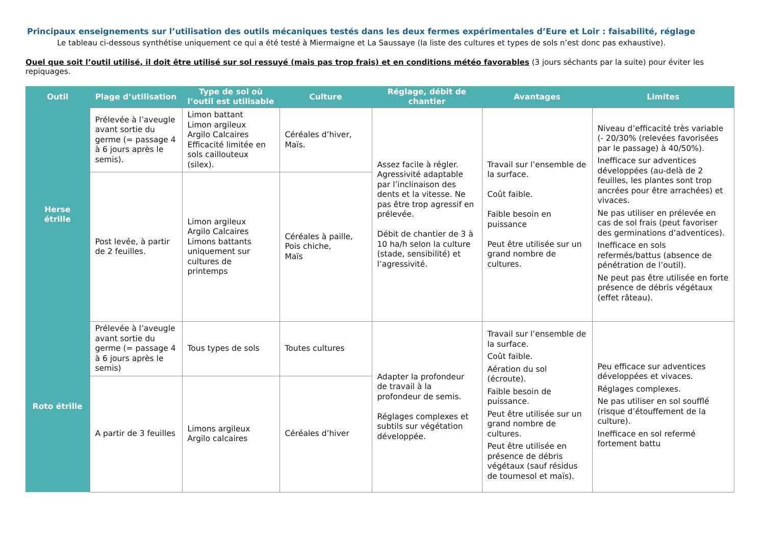Principaux enseignements sur l’utilisation des outils mécaniques testés dans les deux fermes expérimentales d’Eure et Loir : faisabilité, réglage
Le tableau ci-dessous synthétise uniquement ce qui a été testé à Miermaigne et La Saussaye (la liste des cultures et types de sols n’est donc pas exhaustive).
Quel que soit l’outil utilisé, il doit être utilisé sur sol ressuyé (mais pas trop frais) et en conditions météo favorables (3 jours séchants par la suite) pour éviter les repiquages.
| Outil | Plage d’utilisation | Type de sol où l’outil est utilisable | Culture | Réglage, débit de chantier | Avantages | Limites |
| --- | --- | --- | --- | --- | --- | --- |
| Herse étrille | Prélevée à l’aveugle avant sortie du germe (= passage 4 à 6 jours après le semis). | Limon battant Limon argileux Argilo Calcaires Efficacité limitée en sols caillouteux (silex). | Céréales d’hiver, Maïs. | Assez facile à régler. Agressivité adaptable par l’inclinaison des dents et la vitesse. Ne pas être trop agressif en prélevée. Débit de chantier de 3 à 10 ha/h selon la culture (stade, sensibilité) et l’agressivité. | Travail sur l’ensemble de la surface. Coût faible. Faible besoin en puissance Peut être utilisée sur un grand nombre de cultures. | Niveau d’efficacité très variable (- 20/30% (relevées favorisées par le passage) à 40/50%). Inefficace sur adventices développées (au-delà de 2 feuilles, les plantes sont trop ancrées pour être arrachées) et vivaces. Ne pas utiliser en prélevée en cas de sol frais (peut favoriser des germinations d’adventices). Inefficace en sols refermés/battus (absence de pénétration de l’outil). Ne peut pas être utilisée en forte présence de débris végétaux (effet râteau). |
| | Post levée, à partir de 2 feuilles. | Limon argileux Argilo Calcaires Limons battants uniquement sur cultures de printemps | Céréales à paille, Pois chiche, Maïs | | | |
| Roto étrille | Prélevée à l’aveugle avant sortie du germe (= passage 4 à 6 jours après le semis) | Tous types de sols | Toutes cultures | Adapter la profondeur de travail à la profondeur de semis. Réglages complexes et subtils sur végétation développée. | Travail sur l’ensemble de la surface. Coût faible. Aération du sol (écroute). Faible besoin de puissance. Peut être utilisée sur un grand nombre de cultures. Peut être utilisée en présence de débris végétaux (sauf résidus de tournesol et maïs). | Peu efficace sur adventices développées et vivaces. Réglages complexes. Ne pas utiliser en sol soufflé (risque d’étouffement de la culture). Inefficace en sol refermé fortement battu |
| | A partir de 3 feuilles | Limons argileux Argilo calcaires | Céréales d’hiver | | | |